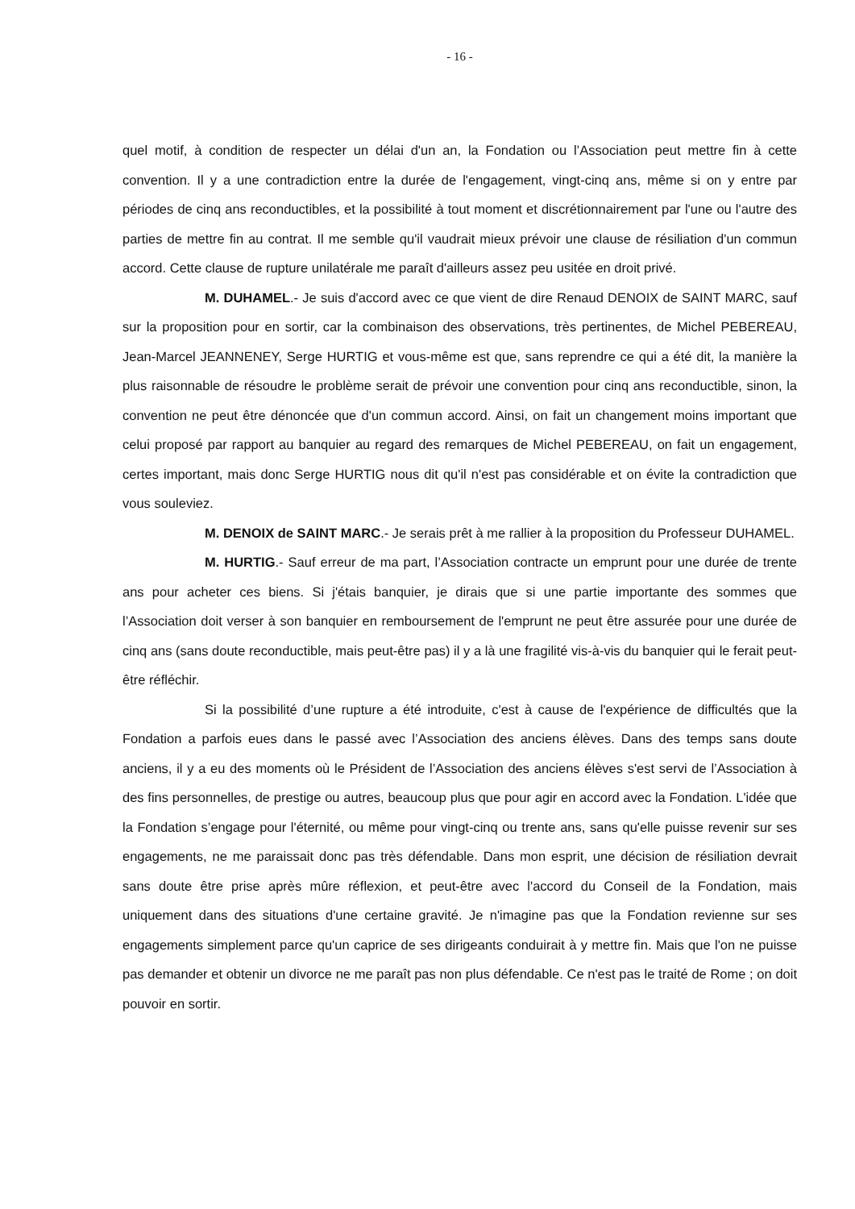- 16 -
quel motif, à condition de respecter un délai d'un an, la Fondation ou l’Association peut mettre fin à cette convention. Il y a une contradiction entre la durée de l'engagement, vingt-cinq ans, même si on y entre par périodes de cinq ans reconductibles, et la possibilité à tout moment et discrétionnairement par l'une ou l'autre des parties de mettre fin au contrat. Il me semble qu'il vaudrait mieux prévoir une clause de résiliation d'un commun accord. Cette clause de rupture unilatérale me paraît d'ailleurs assez peu usitée en droit privé.
M. DUHAMEL.- Je suis d'accord avec ce que vient de dire Renaud DENOIX de SAINT MARC, sauf sur la proposition pour en sortir, car la combinaison des observations, très pertinentes, de Michel PEBEREAU, Jean-Marcel JEANNENEY, Serge HURTIG et vous-même est que, sans reprendre ce qui a été dit, la manière la plus raisonnable de résoudre le problème serait de prévoir une convention pour cinq ans reconductible, sinon, la convention ne peut être dénoncée que d'un commun accord. Ainsi, on fait un changement moins important que celui proposé par rapport au banquier au regard des remarques de Michel PEBEREAU, on fait un engagement, certes important, mais donc Serge HURTIG nous dit qu'il n'est pas considérable et on évite la contradiction que vous souleviez.
M. DENOIX de SAINT MARC.- Je serais prêt à me rallier à la proposition du Professeur DUHAMEL.
M. HURTIG.- Sauf erreur de ma part, l’Association contracte un emprunt pour une durée de trente ans pour acheter ces biens. Si j'étais banquier, je dirais que si une partie importante des sommes que l’Association doit verser à son banquier en remboursement de l'emprunt ne peut être assurée pour une durée de cinq ans (sans doute reconductible, mais peut-être pas) il y a là une fragilité vis-à-vis du banquier qui le ferait peut-être réfléchir.
Si la possibilité d’une rupture a été introduite, c'est à cause de l'expérience de difficultés que la Fondation a parfois eues dans le passé avec l’Association des anciens élèves. Dans des temps sans doute anciens, il y a eu des moments où le Président de l’Association des anciens élèves s'est servi de l’Association à des fins personnelles, de prestige ou autres, beaucoup plus que pour agir en accord avec la Fondation. L'idée que la Fondation s’engage pour l'éternité, ou même pour vingt-cinq ou trente ans, sans qu'elle puisse revenir sur ses engagements, ne me paraissait donc pas très défendable. Dans mon esprit, une décision de résiliation devrait sans doute être prise après mûre réflexion, et peut-être avec l'accord du Conseil de la Fondation, mais uniquement dans des situations d'une certaine gravité. Je n'imagine pas que la Fondation revienne sur ses engagements simplement parce qu'un caprice de ses dirigeants conduirait à y mettre fin. Mais que l'on ne puisse pas demander et obtenir un divorce ne me paraît pas non plus défendable. Ce n'est pas le traité de Rome ; on doit pouvoir en sortir.